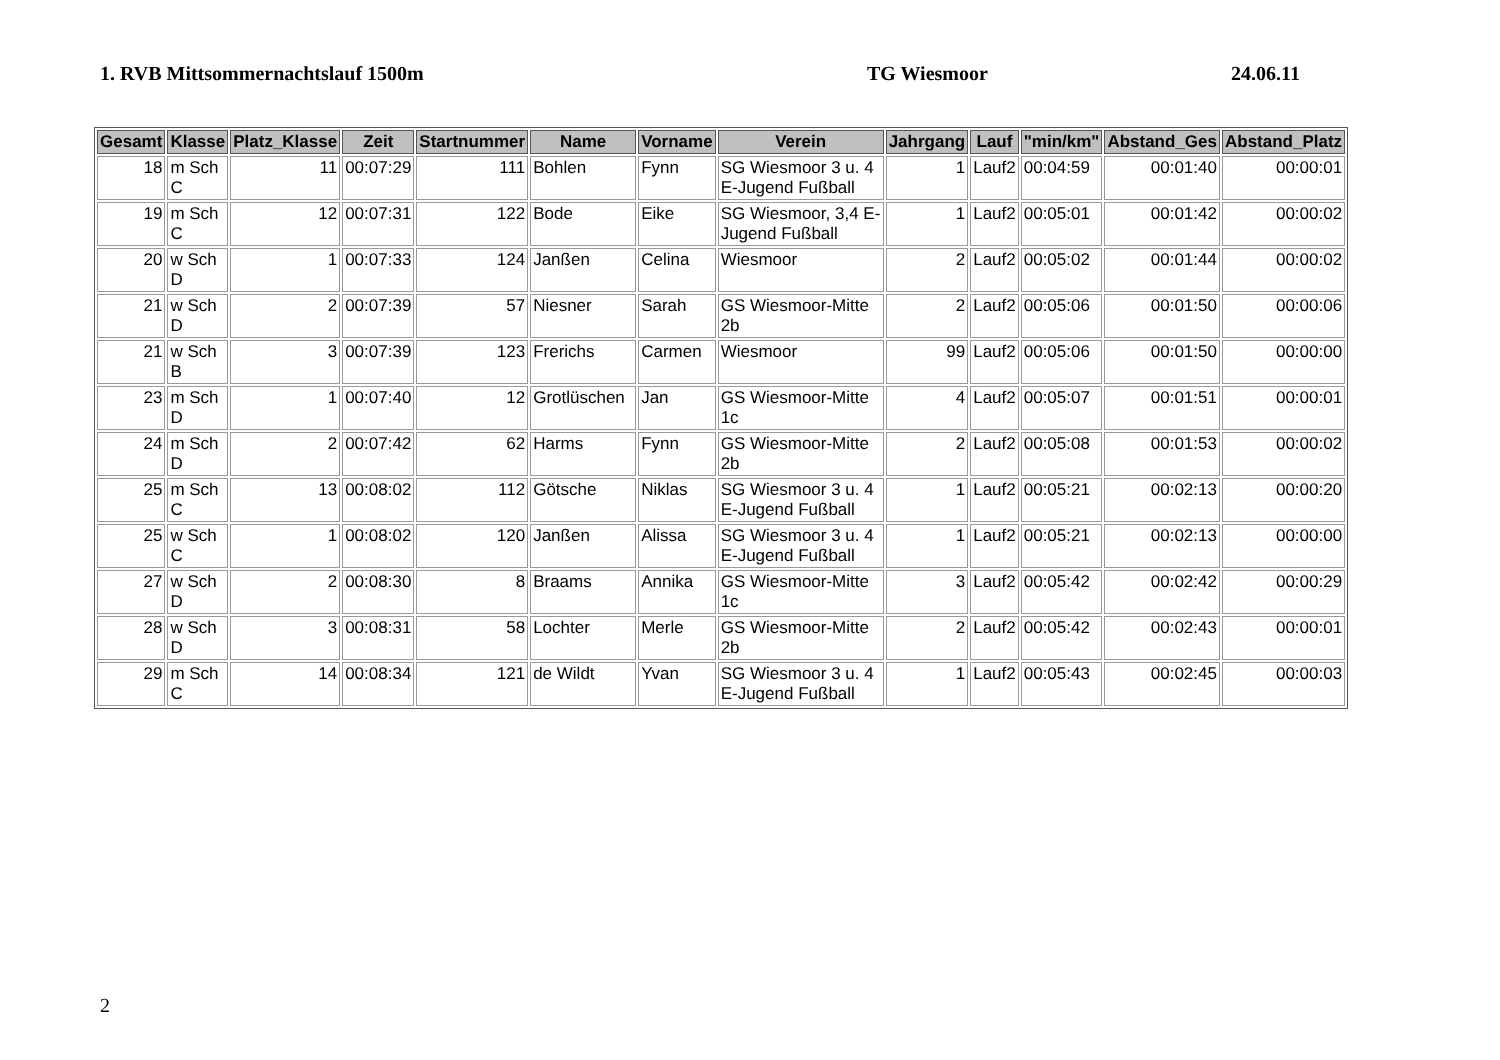1. RVB Mittsommernachtslauf 1500m TG Wiesmoor 24.06.11
| Gesamt | Klasse | Platz_Klasse | Zeit | Startnummer | Name | Vorname | Verein | Jahrgang | Lauf | "min/km" | Abstand_Ges | Abstand_Platz |
| --- | --- | --- | --- | --- | --- | --- | --- | --- | --- | --- | --- | --- |
| 18 | m Sch C | 11 | 00:07:29 | 111 | Bohlen | Fynn | SG Wiesmoor 3 u. 4 E-Jugend Fußball | 1 | Lauf2 | 00:04:59 | 00:01:40 | 00:00:01 |
| 19 | m Sch C | 12 | 00:07:31 | 122 | Bode | Eike | SG Wiesmoor, 3,4 E-Jugend Fußball | 1 | Lauf2 | 00:05:01 | 00:01:42 | 00:00:02 |
| 20 | w Sch D | 1 | 00:07:33 | 124 | Janßen | Celina | Wiesmoor | 2 | Lauf2 | 00:05:02 | 00:01:44 | 00:00:02 |
| 21 | w Sch D | 2 | 00:07:39 | 57 | Niesner | Sarah | GS Wiesmoor-Mitte 2b | 2 | Lauf2 | 00:05:06 | 00:01:50 | 00:00:06 |
| 21 | w Sch B | 3 | 00:07:39 | 123 | Frerichs | Carmen | Wiesmoor | 99 | Lauf2 | 00:05:06 | 00:01:50 | 00:00:00 |
| 23 | m Sch D | 1 | 00:07:40 | 12 | Grotlüschen | Jan | GS Wiesmoor-Mitte 1c | 4 | Lauf2 | 00:05:07 | 00:01:51 | 00:00:01 |
| 24 | m Sch D | 2 | 00:07:42 | 62 | Harms | Fynn | GS Wiesmoor-Mitte 2b | 2 | Lauf2 | 00:05:08 | 00:01:53 | 00:00:02 |
| 25 | m Sch C | 13 | 00:08:02 | 112 | Götsche | Niklas | SG Wiesmoor 3 u. 4 E-Jugend Fußball | 1 | Lauf2 | 00:05:21 | 00:02:13 | 00:00:20 |
| 25 | w Sch C | 1 | 00:08:02 | 120 | Janßen | Alissa | SG Wiesmoor 3 u. 4 E-Jugend Fußball | 1 | Lauf2 | 00:05:21 | 00:02:13 | 00:00:00 |
| 27 | w Sch D | 2 | 00:08:30 | 8 | Braams | Annika | GS Wiesmoor-Mitte 1c | 3 | Lauf2 | 00:05:42 | 00:02:42 | 00:00:29 |
| 28 | w Sch D | 3 | 00:08:31 | 58 | Lochter | Merle | GS Wiesmoor-Mitte 2b | 2 | Lauf2 | 00:05:42 | 00:02:43 | 00:00:01 |
| 29 | m Sch C | 14 | 00:08:34 | 121 | de Wildt | Yvan | SG Wiesmoor 3 u. 4 E-Jugend Fußball | 1 | Lauf2 | 00:05:43 | 00:02:45 | 00:00:03 |
2